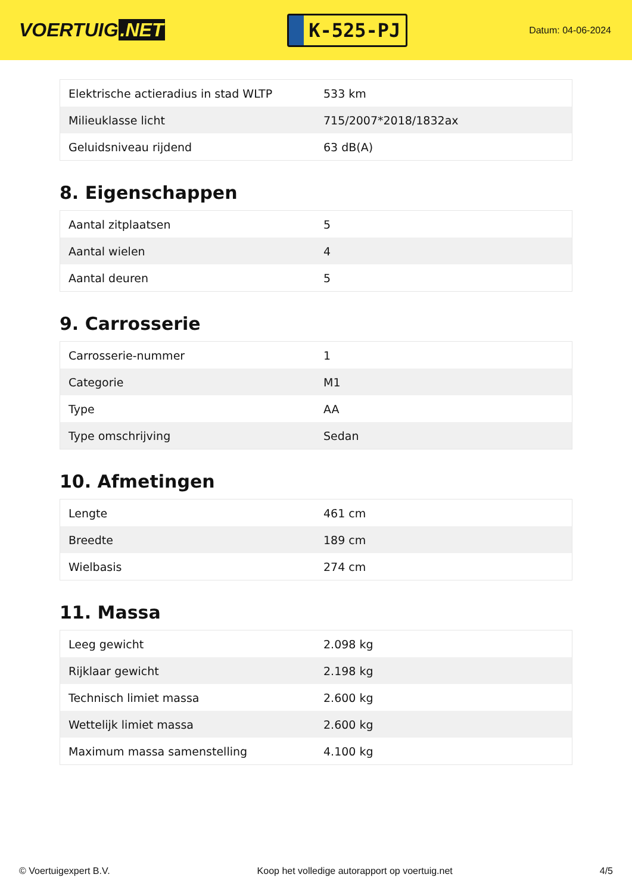VOERTUIG.NET
K-525-PJ
Datum: 04-06-2024
| Elektrische actieradius in stad WLTP | 533 km |
| Milieuklasse licht | 715/2007*2018/1832ax |
| Geluidsniveau rijdend | 63 dB(A) |
8. Eigenschappen
| Aantal zitplaatsen | 5 |
| Aantal wielen | 4 |
| Aantal deuren | 5 |
9. Carrosserie
| Carrosserie-nummer | 1 |
| Categorie | M1 |
| Type | AA |
| Type omschrijving | Sedan |
10. Afmetingen
| Lengte | 461 cm |
| Breedte | 189 cm |
| Wielbasis | 274 cm |
11. Massa
| Leeg gewicht | 2.098 kg |
| Rijklaar gewicht | 2.198 kg |
| Technisch limiet massa | 2.600 kg |
| Wettelijk limiet massa | 2.600 kg |
| Maximum massa samenstelling | 4.100 kg |
© Voertuigexpert B.V. Koop het volledige autorapport op voertuig.net 4/5